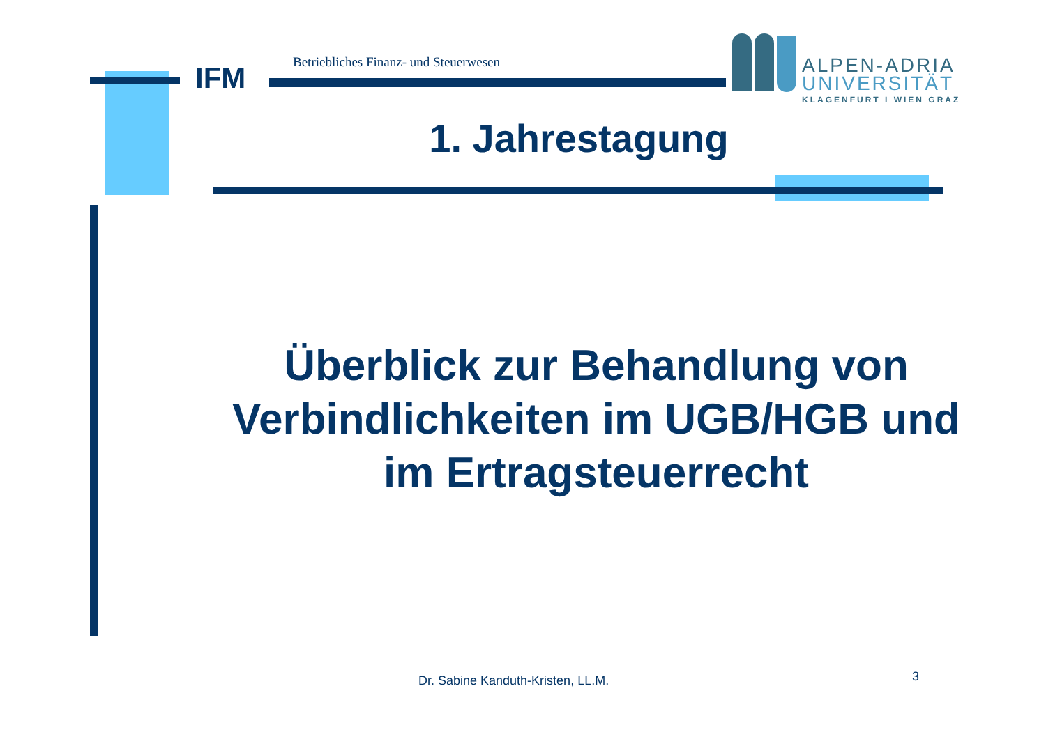IFM
Betriebliches Finanz- und Steuerwesen
ALPEN-ADRIA
UNIVERSITÄT
KLAGENFURT I WIEN GRAZ
1. Jahrestagung
Überblick zur Behandlung von
Verbindlichkeiten im UGB/HGB und
im Ertragsteuerrecht
Dr. Sabine Kanduth-Kristen, LL.M.
3